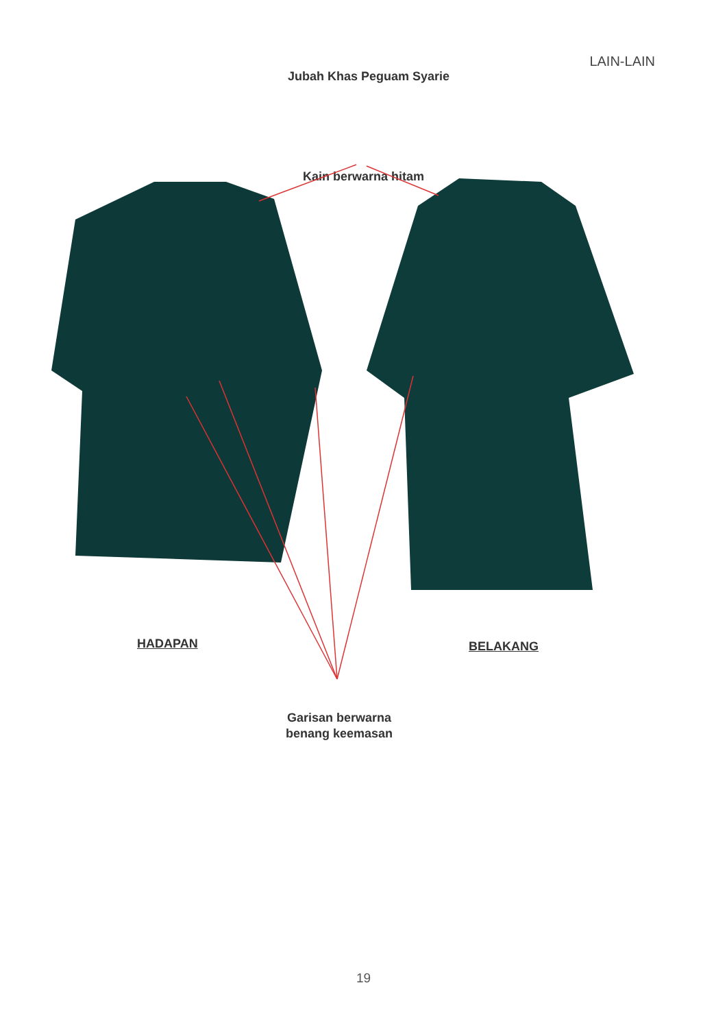LAIN-LAIN
Jubah Khas Peguam Syarie
Kain berwarna hitam
HADAPAN BELAKANG
Garisan berwarna
benang keemasan
19